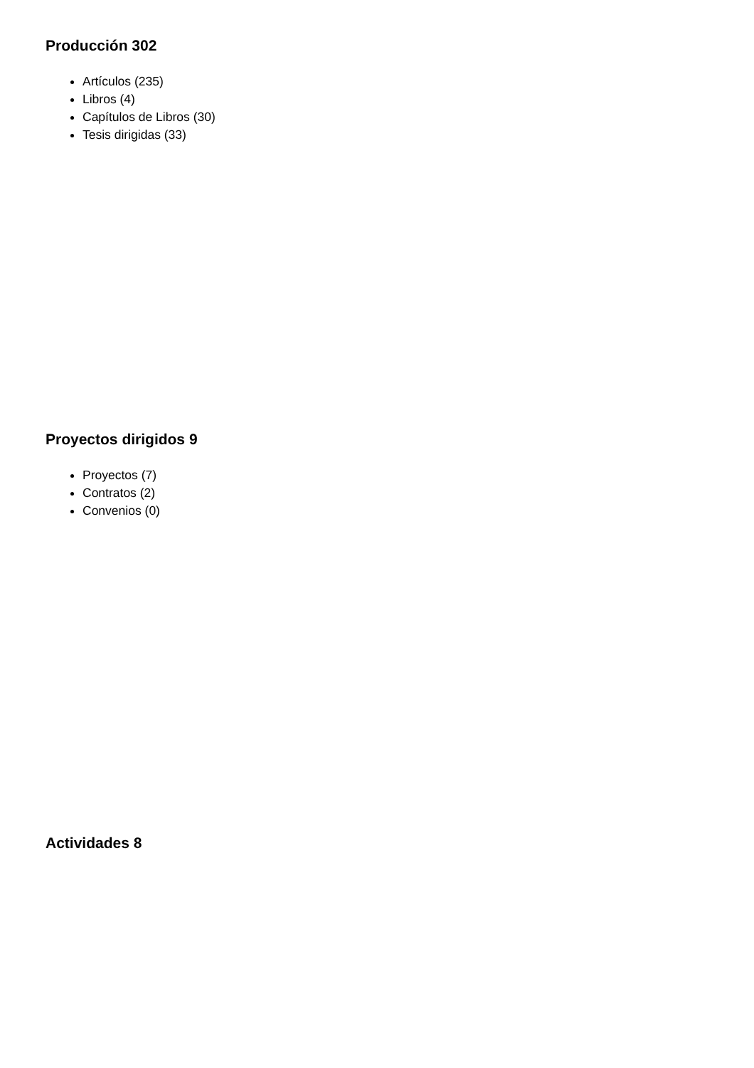Producción 302
Artículos (235)
Libros (4)
Capítulos de Libros (30)
Tesis dirigidas (33)
Proyectos dirigidos 9
Proyectos (7)
Contratos (2)
Convenios (0)
Actividades 8